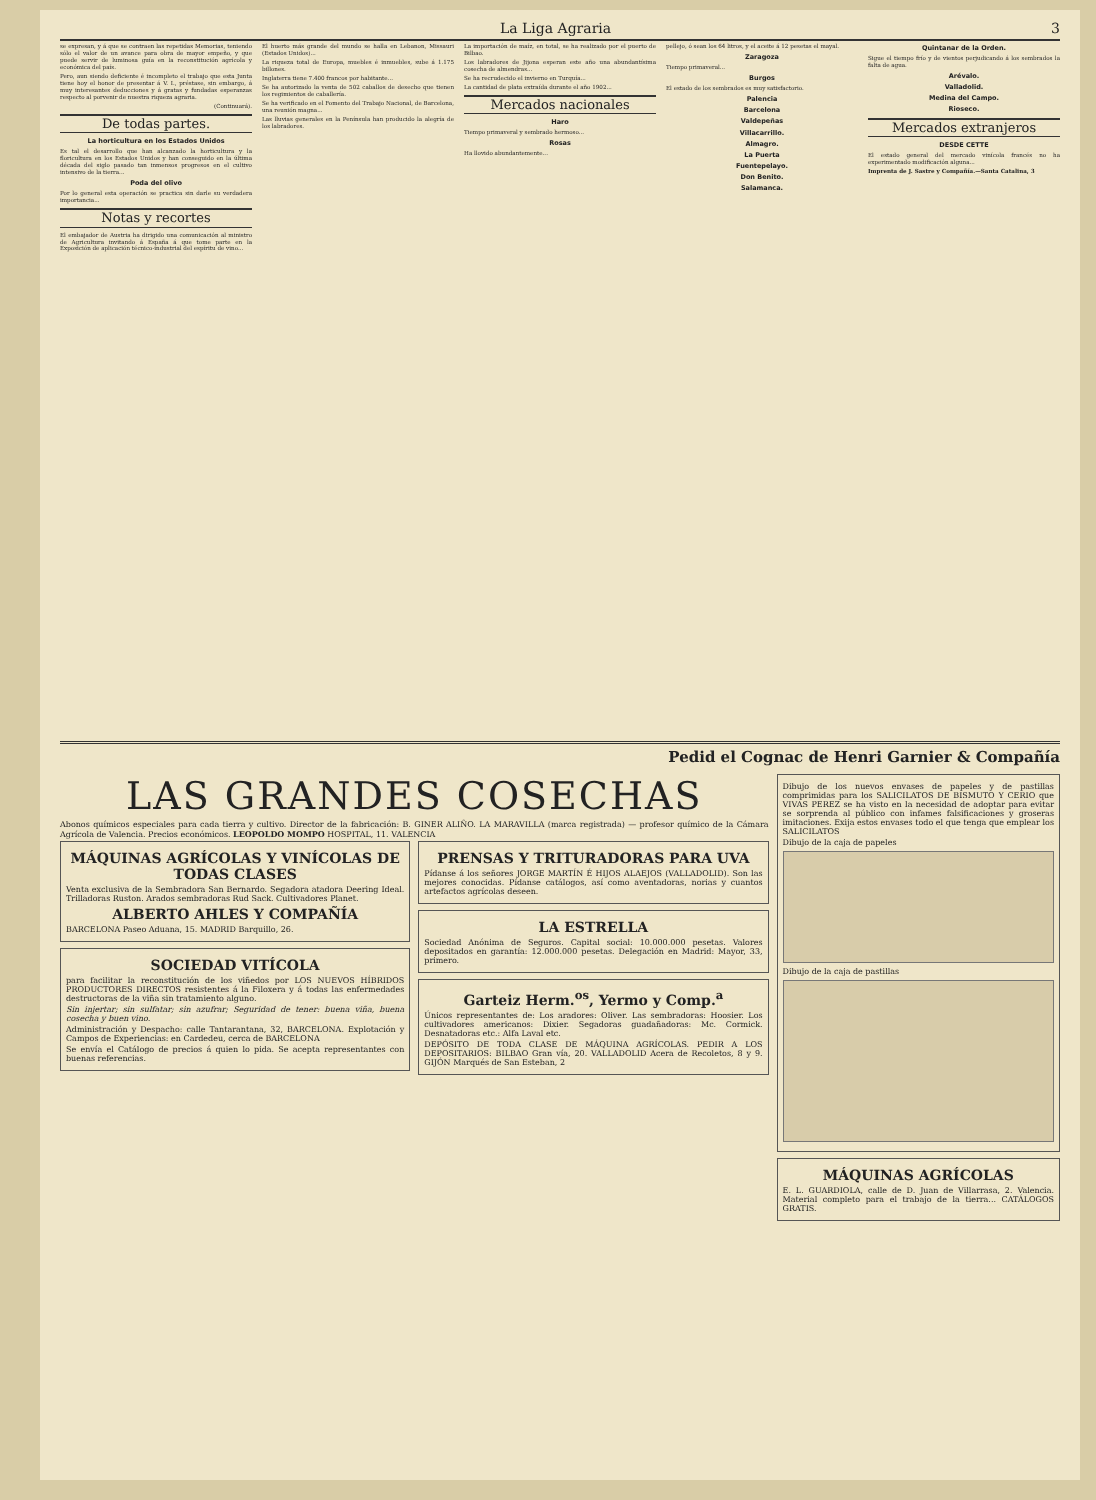La Liga Agraria 3
se expresan, y á que se contraen las repetidas Memorias, teniendo sólo el valor de un avance para obra de mayor empeño, y que puede servir de luminosa guía en la reconstitución agrícola y económica del país.
Pero, aun siendo deficiente é incompleto el trabajo que esta Junta tiene hoy el honor de presentar á V. I., préstase, sin embargo, á muy interesantes deducciones y á gratas y fundadas esperanzas respecto al porvenir de nuestra riqueza agraria.
(Continuará).
De todas partes.
La horticultura en los Estados Unidos
Es tal el desarrollo que han alcanzado la horticultura y la floricultura en los Estados Unidos y han conseguido en la última década del siglo pasado tan inmensos progresos en el cultivo intensivo de la tierra...
Poda del olivo
Por lo general esta operación se practica sin darle su verdadera importancia...
Notas y recortes
El embajador de Austria ha dirigido una comunicación al ministro de Agricultura invitando á España á que tome parte en la Exposición de aplicación técnico-industrial del espíritu de vino...
El huerto más grande del mundo se halla en Lebanon, Missauri (Estados Unidos)...
La riqueza total de Europa, muebles é inmuebles, sube á 1.175 billones.
Inglaterra tiene 7.400 francos por habitante...
Se ha autorizado la venta de 502 caballos de desecho que tienen los regimientos de caballería.
Se ha verificado en el Fomento del Trabajo Nacional, de Barcelona, una reunión magna...
Las lluvias generales en la Península han producido la alegría de los labradores.
La importación de maíz, en total, se ha realizado por el puerto de Bilbao.
Los labradores de Jijona esperan este año una abundantísima cosecha de almendras...
Se ha recrudecido el invierno en Turquía...
La cantidad de plata extraída durante el año 1902...
Mercados nacionales
Haro
Tiempo primaveral y sembrado hermoso...
Rosas
Ha llovido abundantemente...
pellejo, ó sean los 64 litros, y el aceite á 12 pesetas el mayal.
Zaragoza
Tiempo primaveral...
Burgos
El estado de los sembrados es muy satisfactorio.
Palencia
Barcelona
Valdepeñas
Villacarrillo.
Almagro.
La Puerta
Fuentepelayo.
Don Benito.
Salamanca.
Quintanar de la Orden.
Sigue el tiempo frío y de vientos perjudicando á los sembrados la falta de agua.
Arévalo.
Valladolid.
Medina del Campo.
Rioseco.
Mercados extranjeros
DESDE CETTE
El estado general del mercado vinícola francés no ha experimentado modificación alguna...
Imprenta de J. Sastre y Compañía.—Santa Catalina, 3
Pedid el Cognac de Henri Garnier & Compañía
LAS GRANDES COSECHAS
Abonos químicos especiales para cada tierra y cultivo. Director de la fabricación: B. GINER ALIÑO. LA MARAVILLA (marca registrada) — profesor químico de la Cámara Agrícola de Valencia. Precios económicos. LEOPOLDO MOMPO HOSPITAL, 11. VALENCIA
MÁQUINAS AGRÍCOLAS Y VINÍCOLAS DE TODAS CLASES
Venta exclusiva de la Sembradora San Bernardo. Segadora atadora Deering Ideal. Trilladoras Ruston. Arados sembradoras Rud Sack. Cultivadores Planet.
ALBERTO AHLES Y COMPAÑÍA
BARCELONA Paseo Aduana, 15. MADRID Barquillo, 26.
SOCIEDAD VITÍCOLA
para facilitar la reconstitución de los viñedos por LOS NUEVOS HÍBRIDOS PRODUCTORES DIRECTOS resistentes á la Filoxera y á todas las enfermedades destructoras de la viña sin tratamiento alguno.
Sin injertar; sin sulfatar; sin azufrar; Seguridad de tener: buena viña, buena cosecha y buen vino.
Administración y Despacho: calle Tantarantana, 32, BARCELONA. Explotación y Campos de Experiencias: en Cardedeu, cerca de BARCELONA
Se envía el Catálogo de precios á quien lo pida. Se acepta representantes con buenas referencias.
PRENSAS Y TRITURADORAS PARA UVA
Pídanse á los señores JORGE MARTÍN É HIJOS ALAEJOS (VALLADOLID). Son las mejores conocidas. Pídanse catálogos, así como aventadoras, norias y cuantos artefactos agrícolas deseen.
LA ESTRELLA
Sociedad Anónima de Seguros. Capital social: 10.000.000 pesetas. Valores depositados en garantía: 12.000.000 pesetas. Delegación en Madrid: Mayor, 33, primero.
Garteiz Herm.<sup>os</sup>, Yermo y Comp.<sup>a</sup>
Únicos representantes de: Los aradores: Oliver. Las sembradoras: Hoosier. Los cultivadores americanos: Dixier. Segadoras guadañadoras: Mc. Cormick. Desnatadoras etc.: Alfa Laval etc.
DEPÓSITO DE TODA CLASE DE MÁQUINA AGRÍCOLAS. PEDIR A LOS DEPOSITARIOS: BILBAO Gran vía, 20. VALLADOLID Acera de Recoletos, 8 y 9. GIJÓN Marqués de San Esteban, 2
Dibujo de los nuevos envases de papeles y de pastillas comprimidas para los SALICILATOS DE BISMUTO Y CERIO que VIVAS PEREZ se ha visto en la necesidad de adoptar para evitar se sorprenda al público con infames falsificaciones y groseras imitaciones. Exija estos envases todo el que tenga que emplear los SALICILATOS
Dibujo de la caja de papeles
Dibujo de la caja de pastillas
MÁQUINAS AGRÍCOLAS
E. L. GUARDIOLA, calle de D. Juan de Villarrasa, 2. Valencia. Material completo para el trabajo de la tierra... CATÁLOGOS GRATIS.